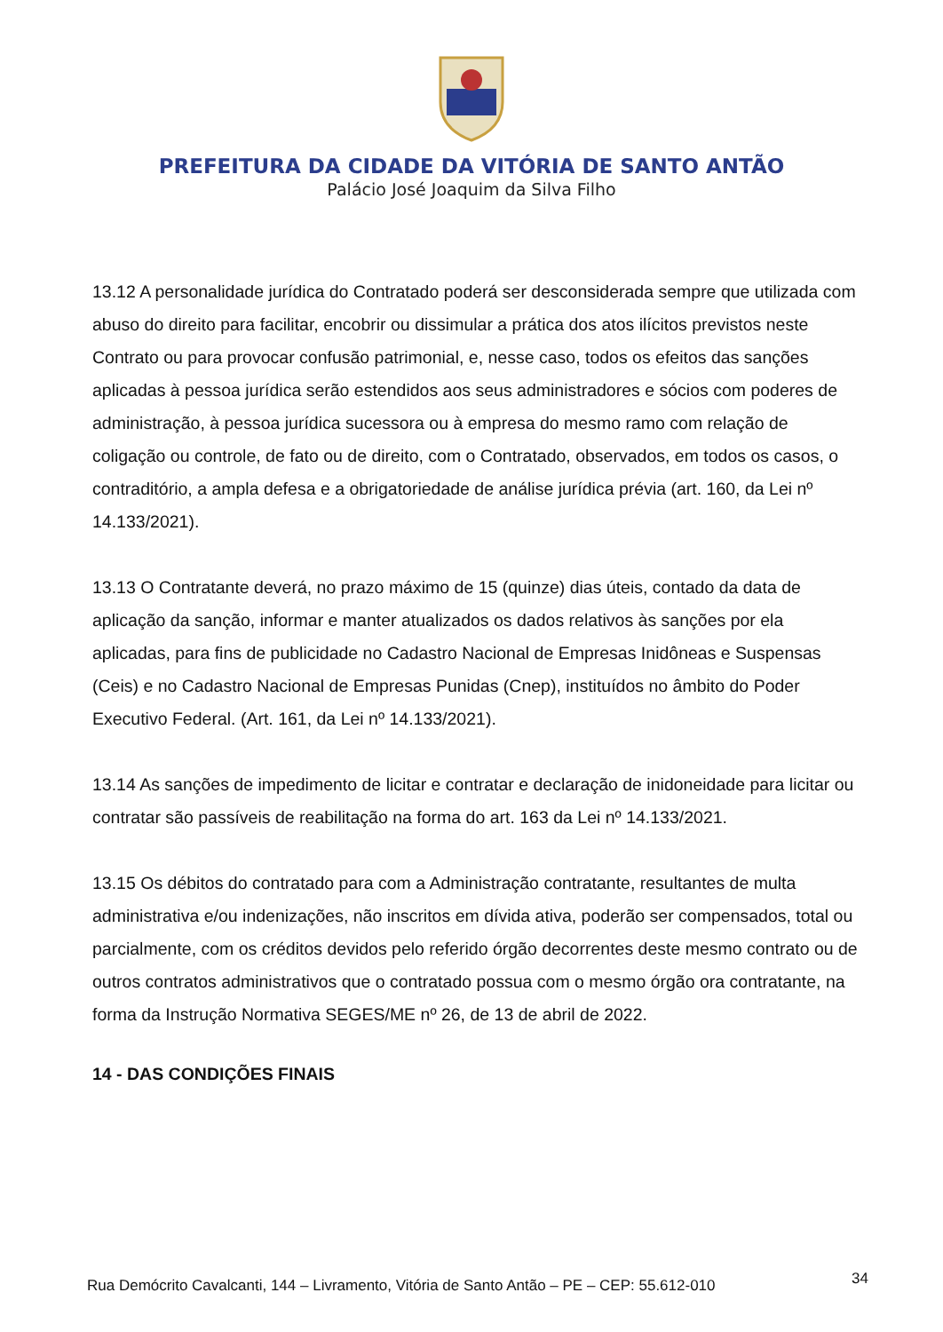PREFEITURA DA CIDADE DA VITÓRIA DE SANTO ANTÃO
Palácio José Joaquim da Silva Filho
13.12 A personalidade jurídica do Contratado poderá ser desconsiderada sempre que utilizada com abuso do direito para facilitar, encobrir ou dissimular a prática dos atos ilícitos previstos neste Contrato ou para provocar confusão patrimonial, e, nesse caso, todos os efeitos das sanções aplicadas à pessoa jurídica serão estendidos aos seus administradores e sócios com poderes de administração, à pessoa jurídica sucessora ou à empresa do mesmo ramo com relação de coligação ou controle, de fato ou de direito, com o Contratado, observados, em todos os casos, o contraditório, a ampla defesa e a obrigatoriedade de análise jurídica prévia (art. 160, da Lei nº 14.133/2021).
13.13 O Contratante deverá, no prazo máximo de 15 (quinze) dias úteis, contado da data de aplicação da sanção, informar e manter atualizados os dados relativos às sanções por ela aplicadas, para fins de publicidade no Cadastro Nacional de Empresas Inidôneas e Suspensas (Ceis) e no Cadastro Nacional de Empresas Punidas (Cnep), instituídos no âmbito do Poder Executivo Federal. (Art. 161, da Lei nº 14.133/2021).
13.14 As sanções de impedimento de licitar e contratar e declaração de inidoneidade para licitar ou contratar são passíveis de reabilitação na forma do art. 163 da Lei nº 14.133/2021.
13.15 Os débitos do contratado para com a Administração contratante, resultantes de multa administrativa e/ou indenizações, não inscritos em dívida ativa, poderão ser compensados, total ou parcialmente, com os créditos devidos pelo referido órgão decorrentes deste mesmo contrato ou de outros contratos administrativos que o contratado possua com o mesmo órgão ora contratante, na forma da Instrução Normativa SEGES/ME nº 26, de 13 de abril de 2022.
14 - DAS CONDIÇÕES FINAIS
Rua Demócrito Cavalcanti, 144 – Livramento, Vitória de Santo Antão – PE – CEP: 55.612-010 34